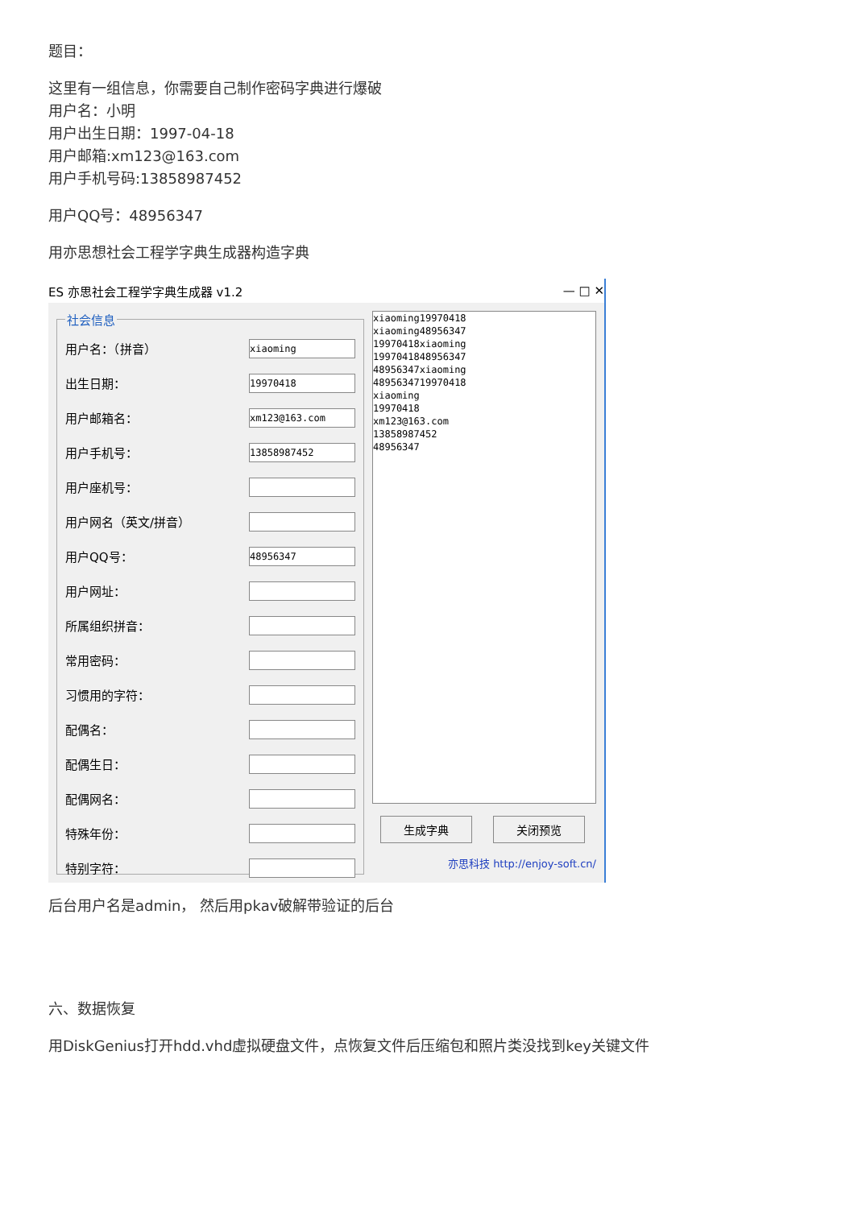题目：
这里有一组信息，你需要自己制作密码字典进行爆破
用户名：小明
用户出生日期：1997-04-18
用户邮箱:xm123@163.com
用户手机号码:13858987452
用户QQ号：48956347
用亦思想社会工程学字典生成器构造字典
ES 亦思社会工程学字典生成器 v1.2 — □ ✕
社会信息
用户名：（拼音）
xiaoming
出生日期：
19970418
用户邮箱名：
xm123@163.com
用户手机号：
13858987452
用户座机号：
用户网名（英文/拼音）
用户QQ号：
48956347
用户网址：
所属组织拼音：
常用密码：
习惯用的字符：
配偶名：
配偶生日：
配偶网名：
特殊年份：
特别字符：
xiaoming19970418
xiaoming48956347
19970418xiaoming
1997041848956347
48956347xiaoming
4895634719970418
xiaoming
19970418
xm123@163.com
13858987452
48956347
生成字典 关闭预览
亦思科技 http://enjoy-soft.cn/
后台用户名是admin， 然后用pkav破解带验证的后台
六、数据恢复
用DiskGenius打开hdd.vhd虚拟硬盘文件，点恢复文件后压缩包和照片类没找到key关键文件